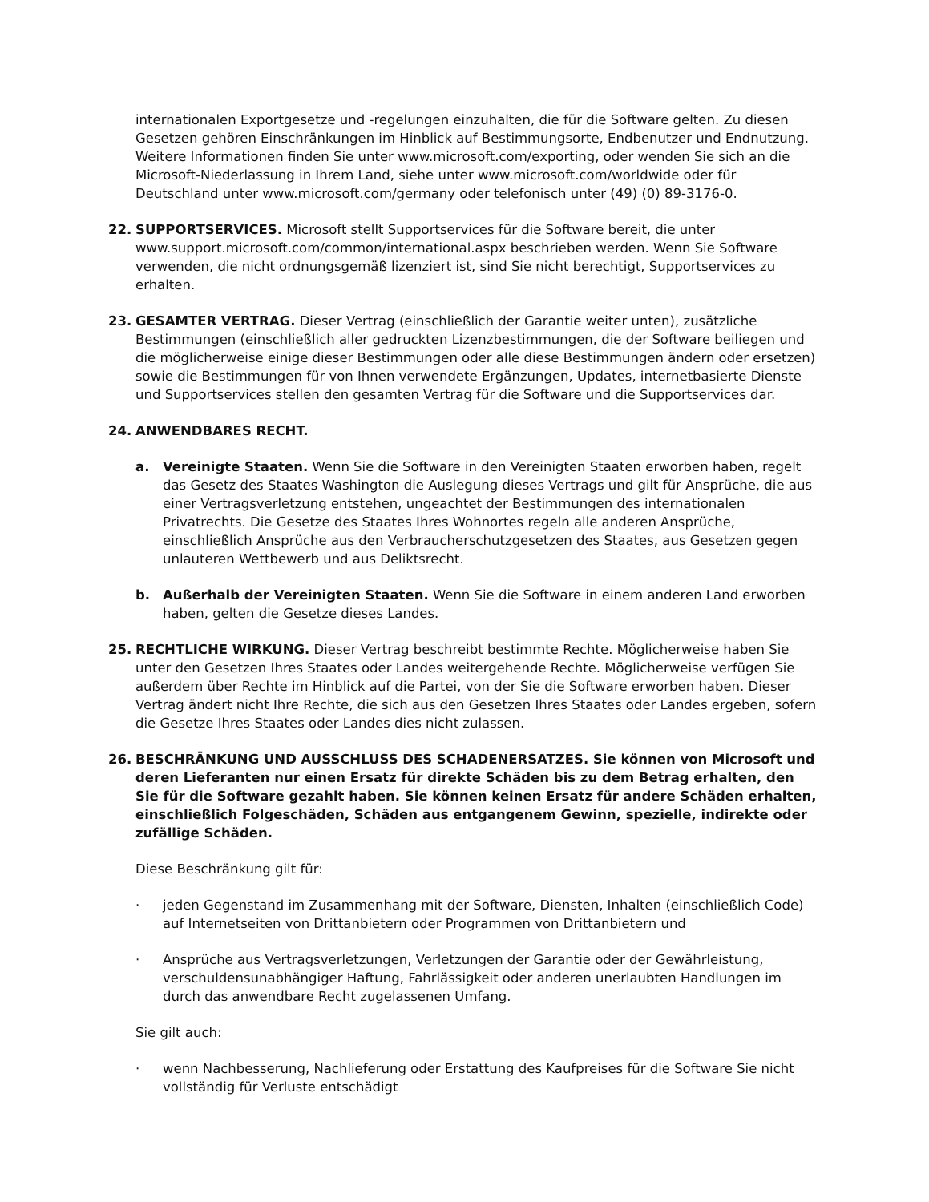internationalen Exportgesetze und -regelungen einzuhalten, die für die Software gelten. Zu diesen Gesetzen gehören Einschränkungen im Hinblick auf Bestimmungsorte, Endbenutzer und Endnutzung. Weitere Informationen finden Sie unter www.microsoft.com/exporting, oder wenden Sie sich an die Microsoft-Niederlassung in Ihrem Land, siehe unter www.microsoft.com/worldwide oder für Deutschland unter www.microsoft.com/germany oder telefonisch unter (49) (0) 89-3176-0.
22. SUPPORTSERVICES. Microsoft stellt Supportservices für die Software bereit, die unter www.support.microsoft.com/common/international.aspx beschrieben werden. Wenn Sie Software verwenden, die nicht ordnungsgemäß lizenziert ist, sind Sie nicht berechtigt, Supportservices zu erhalten.
23. GESAMTER VERTRAG. Dieser Vertrag (einschließlich der Garantie weiter unten), zusätzliche Bestimmungen (einschließlich aller gedruckten Lizenzbestimmungen, die der Software beiliegen und die möglicherweise einige dieser Bestimmungen oder alle diese Bestimmungen ändern oder ersetzen) sowie die Bestimmungen für von Ihnen verwendete Ergänzungen, Updates, internetbasierte Dienste und Supportservices stellen den gesamten Vertrag für die Software und die Supportservices dar.
24. ANWENDBARES RECHT.
a. Vereinigte Staaten. Wenn Sie die Software in den Vereinigten Staaten erworben haben, regelt das Gesetz des Staates Washington die Auslegung dieses Vertrags und gilt für Ansprüche, die aus einer Vertragsverletzung entstehen, ungeachtet der Bestimmungen des internationalen Privatrechts. Die Gesetze des Staates Ihres Wohnortes regeln alle anderen Ansprüche, einschließlich Ansprüche aus den Verbraucherschutzgesetzen des Staates, aus Gesetzen gegen unlauteren Wettbewerb und aus Deliktsrecht.
b. Außerhalb der Vereinigten Staaten. Wenn Sie die Software in einem anderen Land erworben haben, gelten die Gesetze dieses Landes.
25. RECHTLICHE WIRKUNG. Dieser Vertrag beschreibt bestimmte Rechte. Möglicherweise haben Sie unter den Gesetzen Ihres Staates oder Landes weitergehende Rechte. Möglicherweise verfügen Sie außerdem über Rechte im Hinblick auf die Partei, von der Sie die Software erworben haben. Dieser Vertrag ändert nicht Ihre Rechte, die sich aus den Gesetzen Ihres Staates oder Landes ergeben, sofern die Gesetze Ihres Staates oder Landes dies nicht zulassen.
26. BESCHRÄNKUNG UND AUSSCHLUSS DES SCHADENERSATZES. Sie können von Microsoft und deren Lieferanten nur einen Ersatz für direkte Schäden bis zu dem Betrag erhalten, den Sie für die Software gezahlt haben. Sie können keinen Ersatz für andere Schäden erhalten, einschließlich Folgeschäden, Schäden aus entgangenem Gewinn, spezielle, indirekte oder zufällige Schäden.
Diese Beschränkung gilt für:
· jeden Gegenstand im Zusammenhang mit der Software, Diensten, Inhalten (einschließlich Code) auf Internetseiten von Drittanbietern oder Programmen von Drittanbietern und
· Ansprüche aus Vertragsverletzungen, Verletzungen der Garantie oder der Gewährleistung, verschuldensunabhängiger Haftung, Fahrlässigkeit oder anderen unerlaubten Handlungen im durch das anwendbare Recht zugelassenen Umfang.
Sie gilt auch:
· wenn Nachbesserung, Nachlieferung oder Erstattung des Kaufpreises für die Software Sie nicht vollständig für Verluste entschädigt